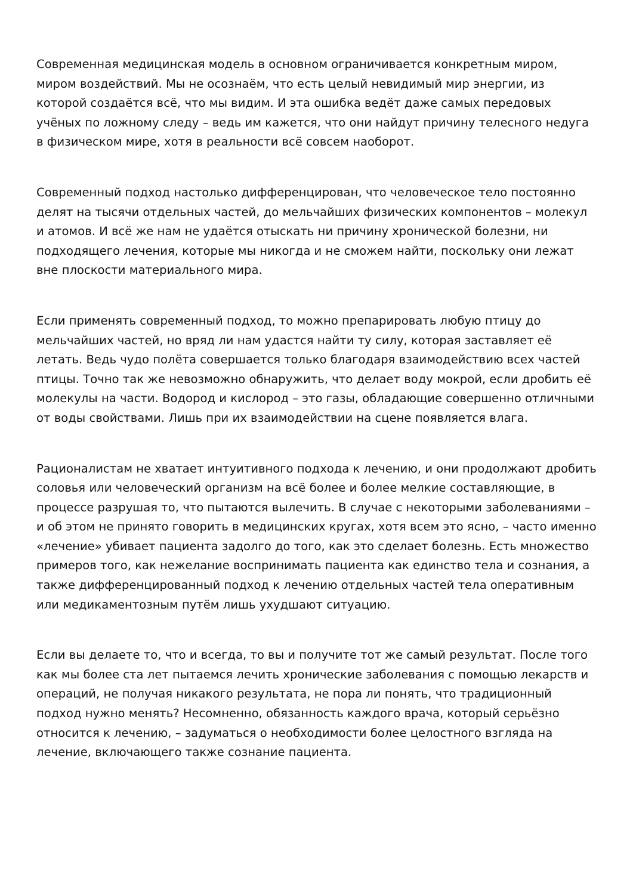Современная медицинская модель в основном ограничивается конкретным миром, миром воздействий. Мы не осознаём, что есть целый невидимый мир энергии, из которой создаётся всё, что мы видим. И эта ошибка ведёт даже самых передовых учёных по ложному следу – ведь им кажется, что они найдут причину телесного недуга в физическом мире, хотя в реальности всё совсем наоборот.
Современный подход настолько дифференцирован, что человеческое тело постоянно делят на тысячи отдельных частей, до мельчайших физических компонентов – молекул и атомов. И всё же нам не удаётся отыскать ни причину хронической болезни, ни подходящего лечения, которые мы никогда и не сможем найти, поскольку они лежат вне плоскости материального мира.
Если применять современный подход, то можно препарировать любую птицу до мельчайших частей, но вряд ли нам удастся найти ту силу, которая заставляет её летать. Ведь чудо полёта совершается только благодаря взаимодействию всех частей птицы. Точно так же невозможно обнаружить, что делает воду мокрой, если дробить её молекулы на части. Водород и кислород – это газы, обладающие совершенно отличными от воды свойствами. Лишь при их взаимодействии на сцене появляется влага.
Рационалистам не хватает интуитивного подхода к лечению, и они продолжают дробить соловья или человеческий организм на всё более и более мелкие составляющие, в процессе разрушая то, что пытаются вылечить. В случае с некоторыми заболеваниями – и об этом не принято говорить в медицинских кругах, хотя всем это ясно, – часто именно «лечение» убивает пациента задолго до того, как это сделает болезнь. Есть множество примеров того, как нежелание воспринимать пациента как единство тела и сознания, а также дифференцированный подход к лечению отдельных частей тела оперативным или медикаментозным путём лишь ухудшают ситуацию.
Если вы делаете то, что и всегда, то вы и получите тот же самый результат. После того как мы более ста лет пытаемся лечить хронические заболевания с помощью лекарств и операций, не получая никакого результата, не пора ли понять, что традиционный подход нужно менять? Несомненно, обязанность каждого врача, который серьёзно относится к лечению, – задуматься о необходимости более целостного взгляда на лечение, включающего также сознание пациента.